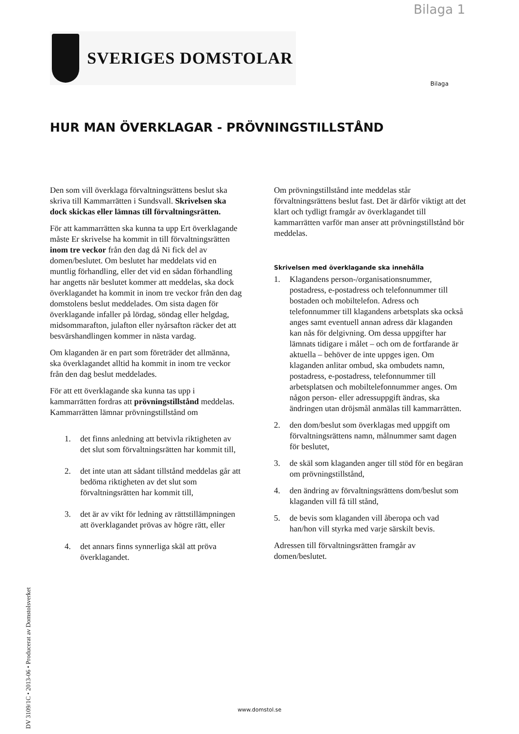Bilaga 1
SVERIGES DOMSTOLAR
Bilaga
HUR MAN ÖVERKLAGAR - PRÖVNINGSTILLSTÅND
Den som vill överklaga förvaltningsrättens beslut ska skriva till Kammarrätten i Sundsvall. Skrivelsen ska dock skickas eller lämnas till förvaltningsrätten.
För att kammarrätten ska kunna ta upp Ert överklagande måste Er skrivelse ha kommit in till förvaltningsrätten inom tre veckor från den dag då Ni fick del av domen/beslutet. Om beslutet har meddelats vid en muntlig förhandling, eller det vid en sådan förhandling har angetts när beslutet kommer att meddelas, ska dock överklagandet ha kommit in inom tre veckor från den dag domstolens beslut meddelades. Om sista dagen för överklagande infaller på lördag, söndag eller helgdag, midsommarafton, julafton eller nyårsafton räcker det att besvärshandlingen kommer in nästa vardag.
Om klaganden är en part som företräder det allmänna, ska överklagandet alltid ha kommit in inom tre veckor från den dag beslut meddelades.
För att ett överklagande ska kunna tas upp i kammarrätten fordras att prövningstillstånd meddelas. Kammarrätten lämnar prövningstillstånd om
1. det finns anledning att betvivla riktigheten av det slut som förvaltningsrätten har kommit till,
2. det inte utan att sådant tillstånd meddelas går att bedöma riktigheten av det slut som förvaltningsrätten har kommit till,
3. det är av vikt för ledning av rättstillämpningen att överklagandet prövas av högre rätt, eller
4. det annars finns synnerliga skäl att pröva överklagandet.
Om prövningstillstånd inte meddelas står förvaltningsrättens beslut fast. Det är därför viktigt att det klart och tydligt framgår av överklagandet till kammarrätten varför man anser att prövningstillstånd bör meddelas.
Skrivelsen med överklagande ska innehålla
1. Klagandens person-/organisationsnummer, postadress, e-postadress och telefonnummer till bostaden och mobiltelefon. Adress och telefonnummer till klagandens arbetsplats ska också anges samt eventuell annan adress där klaganden kan nås för delgivning. Om dessa uppgifter har lämnats tidigare i målet – och om de fortfarande är aktuella – behöver de inte uppges igen. Om klaganden anlitar ombud, ska ombudets namn, postadress, e-postadress, telefonnummer till arbetsplatsen och mobiltelefonnummer anges. Om någon person- eller adressuppgift ändras, ska ändringen utan dröjsmål anmälas till kammarrätten.
2. den dom/beslut som överklagas med uppgift om förvaltningsrättens namn, målnummer samt dagen för beslutet,
3. de skäl som klaganden anger till stöd för en begäran om prövningstillstånd,
4. den ändring av förvaltningsrättens dom/beslut som klaganden vill få till stånd,
5. de bevis som klaganden vill åberopa och vad han/hon vill styrka med varje särskilt bevis.
Adressen till förvaltningsrätten framgår av domen/beslutet.
DV 3109/1C • 2013-06 • Producerat av Domstolsverket
www.domstol.se